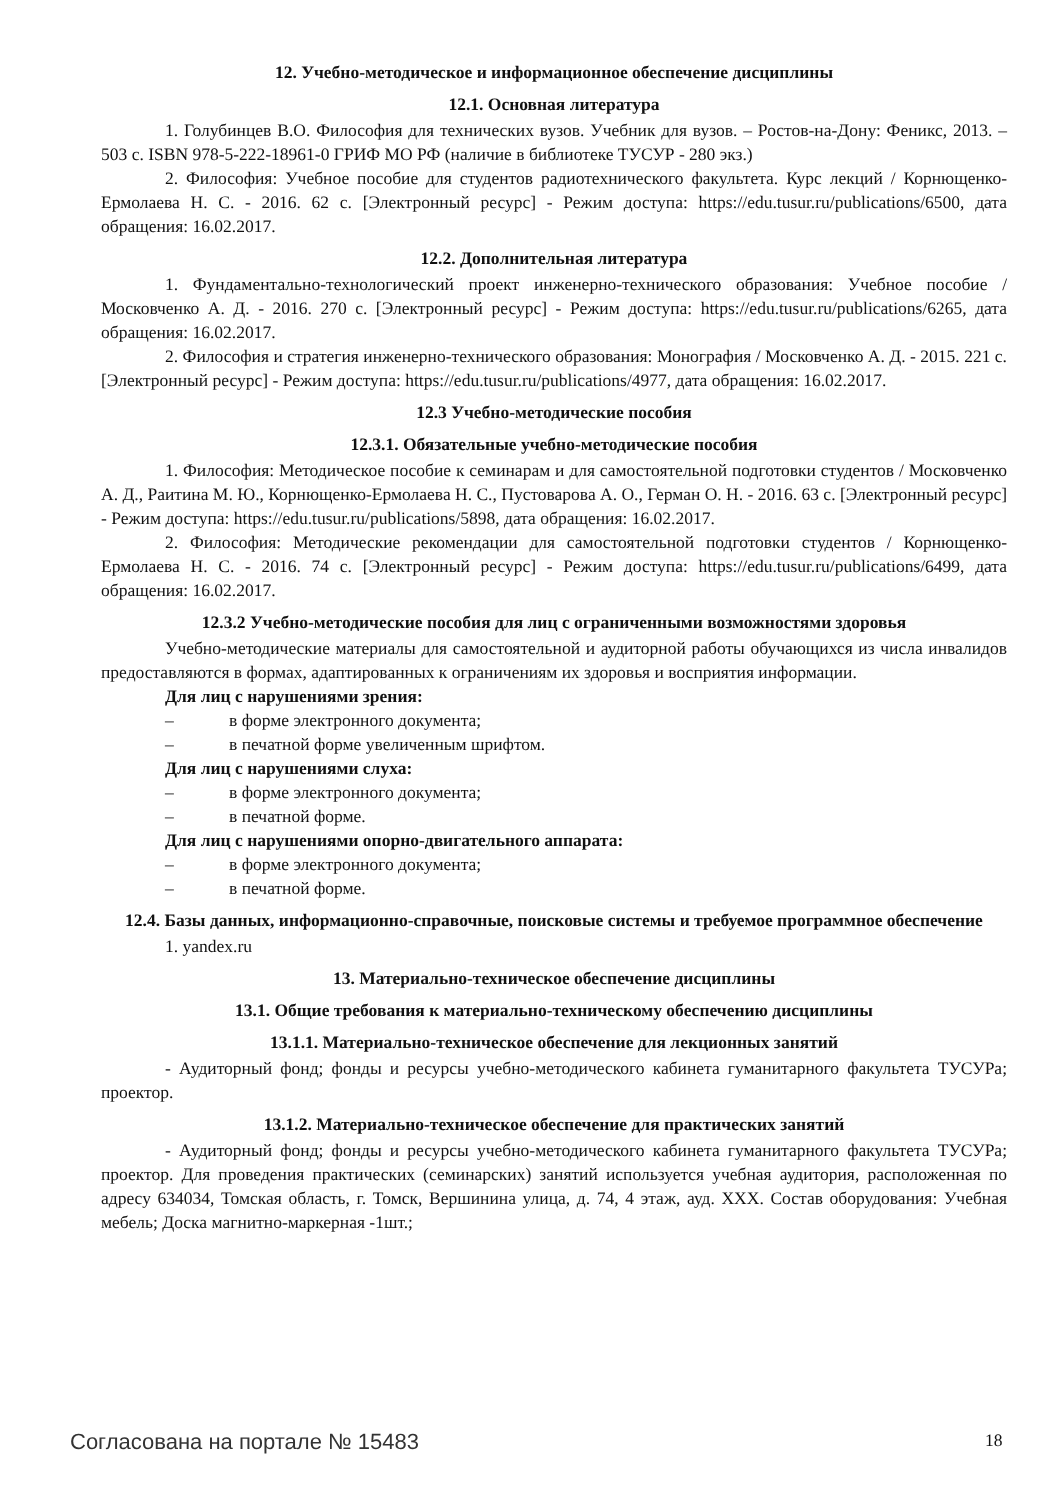12. Учебно-методическое и информационное обеспечение дисциплины
12.1. Основная литература
1. Голубинцев В.О. Философия для технических вузов. Учебник для вузов. – Ростов-на-Дону: Феникс, 2013. – 503 с. ISBN 978-5-222-18961-0 ГРИФ МО РФ (наличие в библиотеке ТУСУР - 280 экз.)
2. Философия: Учебное пособие для студентов радиотехнического факультета. Курс лекций / Корнющенко-Ермолаева Н. С. - 2016. 62 с. [Электронный ресурс] - Режим доступа: https://edu.tusur.ru/publications/6500, дата обращения: 16.02.2017.
12.2. Дополнительная литература
1. Фундаментально-технологический проект инженерно-технического образования: Учебное пособие / Московченко А. Д. - 2016. 270 с. [Электронный ресурс] - Режим доступа: https://edu.tusur.ru/publications/6265, дата обращения: 16.02.2017.
2. Философия и стратегия инженерно-технического образования: Монография / Московченко А. Д. - 2015. 221 с. [Электронный ресурс] - Режим доступа: https://edu.tusur.ru/publications/4977, дата обращения: 16.02.2017.
12.3 Учебно-методические пособия
12.3.1. Обязательные учебно-методические пособия
1. Философия: Методическое пособие к семинарам и для самостоятельной подготовки студентов / Московченко А. Д., Раитина М. Ю., Корнющенко-Ермолаева Н. С., Пустоварова А. О., Герман О. Н. - 2016. 63 с. [Электронный ресурс] - Режим доступа: https://edu.tusur.ru/publications/5898, дата обращения: 16.02.2017.
2. Философия: Методические рекомендации для самостоятельной подготовки студентов / Корнющенко-Ермолаева Н. С. - 2016. 74 с. [Электронный ресурс] - Режим доступа: https://edu.tusur.ru/publications/6499, дата обращения: 16.02.2017.
12.3.2 Учебно-методические пособия для лиц с ограниченными возможностями здоровья
Учебно-методические материалы для самостоятельной и аудиторной работы обучающихся из числа инвалидов предоставляются в формах, адаптированных к ограничениям их здоровья и восприятия информации.
Для лиц с нарушениями зрения:
– в форме электронного документа;
– в печатной форме увеличенным шрифтом.
Для лиц с нарушениями слуха:
– в форме электронного документа;
– в печатной форме.
Для лиц с нарушениями опорно-двигательного аппарата:
– в форме электронного документа;
– в печатной форме.
12.4. Базы данных, информационно-справочные, поисковые системы и требуемое программное обеспечение
1. yandex.ru
13. Материально-техническое обеспечение дисциплины
13.1. Общие требования к материально-техническому обеспечению дисциплины
13.1.1. Материально-техническое обеспечение для лекционных занятий
- Аудиторный фонд; фонды и ресурсы учебно-методического кабинета гуманитарного факультета ТУСУРа; проектор.
13.1.2. Материально-техническое обеспечение для практических занятий
- Аудиторный фонд; фонды и ресурсы учебно-методического кабинета гуманитарного факультета ТУСУРа; проектор. Для проведения практических (семинарских) занятий используется учебная аудитория, расположенная по адресу 634034, Томская область, г. Томск, Вершинина улица, д. 74, 4 этаж, ауд. ХХХ. Состав оборудования: Учебная мебель; Доска магнитно-маркерная -1шт.;
Согласована на портале № 15483 18